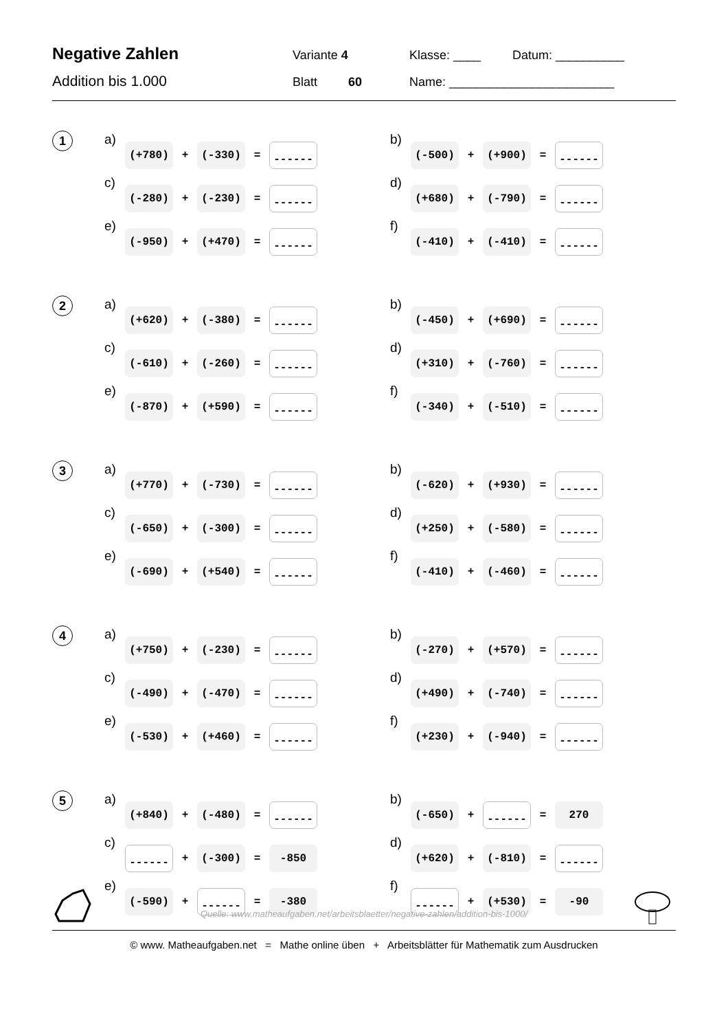Negative Zahlen
Variante 4 Klasse: ____ Datum: __________
Addition bis 1.000
Blatt 60 Name: ________________________
1
a) (+780) + (-330) = ------
b) (-500) + (+900) = ------
c) (-280) + (-230) = ------
d) (+680) + (-790) = ------
e) (-950) + (+470) = ------
f) (-410) + (-410) = ------
2
a) (+620) + (-380) = ------
b) (-450) + (+690) = ------
c) (-610) + (-260) = ------
d) (+310) + (-760) = ------
e) (-870) + (+590) = ------
f) (-340) + (-510) = ------
3
a) (+770) + (-730) = ------
b) (-620) + (+930) = ------
c) (-650) + (-300) = ------
d) (+250) + (-580) = ------
e) (-690) + (+540) = ------
f) (-410) + (-460) = ------
4
a) (+750) + (-230) = ------
b) (-270) + (+570) = ------
c) (-490) + (-470) = ------
d) (+490) + (-740) = ------
e) (-530) + (+460) = ------
f) (+230) + (-940) = ------
5
a) (+840) + (-480) = ------
b) (-650) + ------ = 270
c) ------ + (-300) = -850
d) (+620) + (-810) = ------
e) (-590) + ------ = -380
f) ------ + (+530) = -90
Quelle: www.matheaufgaben.net/arbeitsblaetter/negative-zahlen/addition-bis-1000/
© www. Matheaufgaben.net = Mathe online üben + Arbeitsblätter für Mathematik zum Ausdrucken